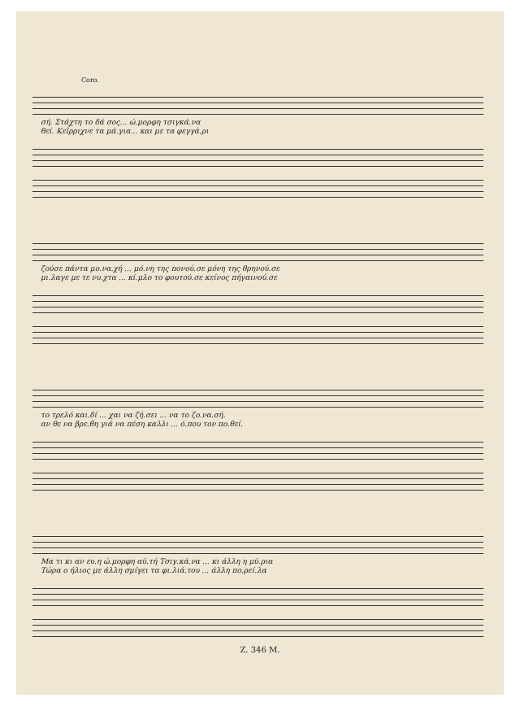Coro.
σή. Στάχτη το δά σος... ώ.μορφη τσιγκά.να
θεί. Κεΐρριχνε τα μά.για... και με τα φεγγά.ρι
ζούσε πάντα μο.να.χή ... μό.νη της πονού.σε μόνη της θρηνού.σε
μι.λαγε με τε νυ.χτα ... κί.μλο το φουτού.σε κείνος πήγαινού.σε
το τρελό και.δί ... χαι να ζή.σει ... να το ζο.να.σή.
αν θε να βρε.θη γιά να πέση καλλι ... ό.που τον πο.θεί.
Μα τι κι αν ευ.η ώ.μορφη αύ.τή Τσιγ.κά.να ... κι άλλη η μύ.ρια
Τώρα ο ήλιος με άλλη σμίγει τα φι.λιά.του ... άλλη πο.ρεί.λα
Z. 346 M.